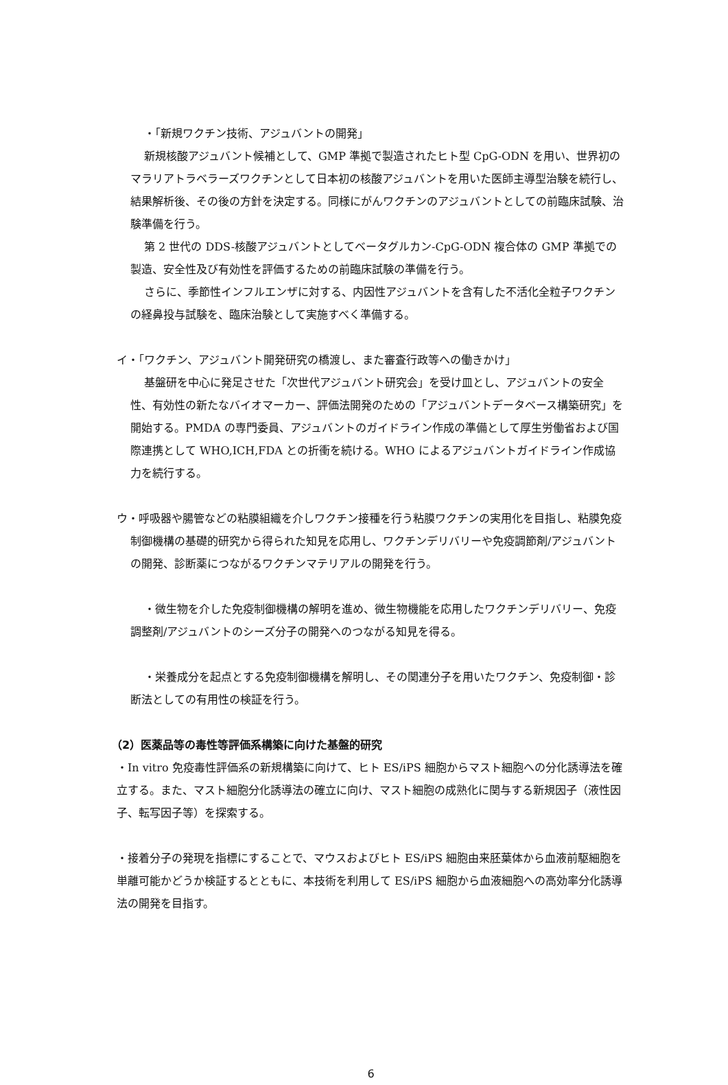・「新規ワクチン技術、アジュバントの開発」
新規核酸アジュバント候補として、GMP 準拠で製造されたヒト型 CpG-ODN を用い、世界初のマラリアトラベラーズワクチンとして日本初の核酸アジュバントを用いた医師主導型治験を続行し、結果解析後、その後の方針を決定する。同様にがんワクチンのアジュバントとしての前臨床試験、治験準備を行う。
第 2 世代の DDS-核酸アジュバントとしてベータグルカン-CpG-ODN 複合体の GMP 準拠での製造、安全性及び有効性を評価するための前臨床試験の準備を行う。
さらに、季節性インフルエンザに対する、内因性アジュバントを含有した不活化全粒子ワクチンの経鼻投与試験を、臨床治験として実施すべく準備する。
イ・「ワクチン、アジュバント開発研究の橋渡し、また審査行政等への働きかけ」
基盤研を中心に発足させた「次世代アジュバント研究会」を受け皿とし、アジュバントの安全性、有効性の新たなバイオマーカー、評価法開発のための「アジュバントデータベース構築研究」を開始する。PMDA の専門委員、アジュバントのガイドライン作成の準備として厚生労働省および国際連携として WHO,ICH,FDA との折衝を続ける。WHO によるアジュバントガイドライン作成協力を続行する。
ウ・呼吸器や腸管などの粘膜組織を介しワクチン接種を行う粘膜ワクチンの実用化を目指し、粘膜免疫制御機構の基礎的研究から得られた知見を応用し、ワクチンデリバリーや免疫調節剤/アジュバントの開発、診断薬につながるワクチンマテリアルの開発を行う。
・微生物を介した免疫制御機構の解明を進め、微生物機能を応用したワクチンデリバリー、免疫調整剤/アジュバントのシーズ分子の開発へのつながる知見を得る。
・栄養成分を起点とする免疫制御機構を解明し、その関連分子を用いたワクチン、免疫制御・診断法としての有用性の検証を行う。
（2）医薬品等の毒性等評価系構築に向けた基盤的研究
・In vitro 免疫毒性評価系の新規構築に向けて、ヒト ES/iPS 細胞からマスト細胞への分化誘導法を確立する。また、マスト細胞分化誘導法の確立に向け、マスト細胞の成熟化に関与する新規因子（液性因子、転写因子等）を探索する。
・接着分子の発現を指標にすることで、マウスおよびヒト ES/iPS 細胞由来胚葉体から血液前駆細胞を単離可能かどうか検証するとともに、本技術を利用して ES/iPS 細胞から血液細胞への高効率分化誘導法の開発を目指す。
6